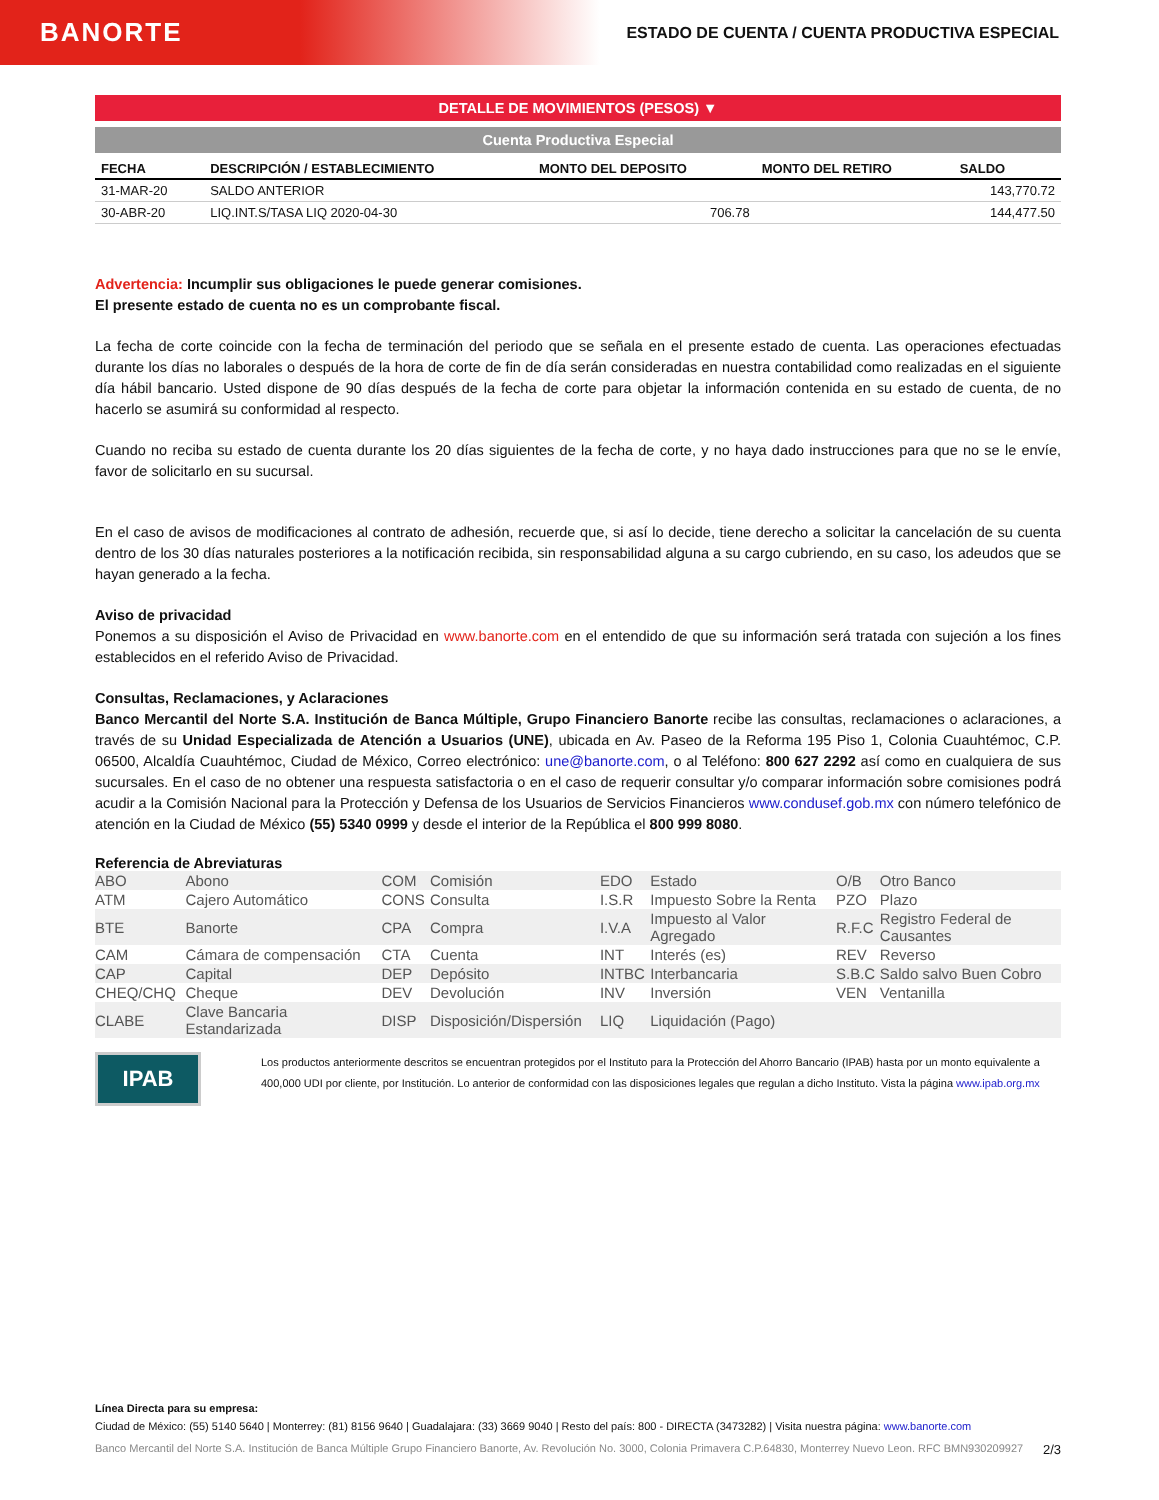BANORTE
ESTADO DE CUENTA / CUENTA PRODUCTIVA ESPECIAL
DETALLE DE MOVIMIENTOS (PESOS) ▼
Cuenta Productiva Especial
| FECHA | DESCRIPCIÓN / ESTABLECIMIENTO | MONTO DEL DEPOSITO | MONTO DEL RETIRO | SALDO |
| --- | --- | --- | --- | --- |
| 31-MAR-20 | SALDO ANTERIOR | | | 143,770.72 |
| 30-ABR-20 | LIQ.INT.S/TASA LIQ 2020-04-30 | 706.78 | | 144,477.50 |
Advertencia: Incumplir sus obligaciones le puede generar comisiones.
El presente estado de cuenta no es un comprobante fiscal.
La fecha de corte coincide con la fecha de terminación del periodo que se señala en el presente estado de cuenta. Las operaciones efectuadas durante los días no laborales o después de la hora de corte de fin de día serán consideradas en nuestra contabilidad como realizadas en el siguiente día hábil bancario. Usted dispone de 90 días después de la fecha de corte para objetar la información contenida en su estado de cuenta, de no hacerlo se asumirá su conformidad al respecto.
Cuando no reciba su estado de cuenta durante los 20 días siguientes de la fecha de corte, y no haya dado instrucciones para que no se le envíe, favor de solicitarlo en su sucursal.
En el caso de avisos de modificaciones al contrato de adhesión, recuerde que, si así lo decide, tiene derecho a solicitar la cancelación de su cuenta dentro de los 30 días naturales posteriores a la notificación recibida, sin responsabilidad alguna a su cargo cubriendo, en su caso, los adeudos que se hayan generado a la fecha.
Aviso de privacidad
Ponemos a su disposición el Aviso de Privacidad en www.banorte.com en el entendido de que su información será tratada con sujeción a los fines establecidos en el referido Aviso de Privacidad.
Consultas, Reclamaciones, y Aclaraciones
Banco Mercantil del Norte S.A. Institución de Banca Múltiple, Grupo Financiero Banorte recibe las consultas, reclamaciones o aclaraciones, a través de su Unidad Especializada de Atención a Usuarios (UNE), ubicada en Av. Paseo de la Reforma 195 Piso 1, Colonia Cuauhtémoc, C.P. 06500, Alcaldía Cuauhtémoc, Ciudad de México, Correo electrónico: une@banorte.com, o al Teléfono: 800 627 2292 así como en cualquiera de sus sucursales. En el caso de no obtener una respuesta satisfactoria o en el caso de requerir consultar y/o comparar información sobre comisiones podrá acudir a la Comisión Nacional para la Protección y Defensa de los Usuarios de Servicios Financieros www.condusef.gob.mx con número telefónico de atención en la Ciudad de México (55) 5340 0999 y desde el interior de la República el 800 999 8080.
Referencia de Abreviaturas
| ABO | Abono | COM | Comisión | EDO | Estado | O/B | Otro Banco |
| ATM | Cajero Automático | CONS | Consulta | I.S.R | Impuesto Sobre la Renta | PZO | Plazo |
| BTE | Banorte | CPA | Compra | I.V.A | Impuesto al Valor Agregado | R.F.C | Registro Federal de Causantes |
| CAM | Cámara de compensación | CTA | Cuenta | INT | Interés (es) | REV | Reverso |
| CAP | Capital | DEP | Depósito | INTBC | Interbancaria | S.B.C | Saldo salvo Buen Cobro |
| CHEQ/CHQ | Cheque | DEV | Devolución | INV | Inversión | VEN | Ventanilla |
| CLABE | Clave Bancaria Estandarizada | DISP | Disposición/Dispersión | LIQ | Liquidación (Pago) | | |
IPAB
Los productos anteriormente descritos se encuentran protegidos por el Instituto para la Protección del Ahorro Bancario (IPAB) hasta por un monto equivalente a 400,000 UDI por cliente, por Institución. Lo anterior de conformidad con las disposiciones legales que regulan a dicho Instituto. Vista la página www.ipab.org.mx
Línea Directa para su empresa:
Ciudad de México: (55) 5140 5640 | Monterrey: (81) 8156 9640 | Guadalajara: (33) 3669 9040 | Resto del país: 800 - DIRECTA (3473282) | Visita nuestra página: www.banorte.com
Banco Mercantil del Norte S.A. Institución de Banca Múltiple Grupo Financiero Banorte, Av. Revolución No. 3000, Colonia Primavera C.P.64830, Monterrey Nuevo Leon. RFC BMN930209927 2/3